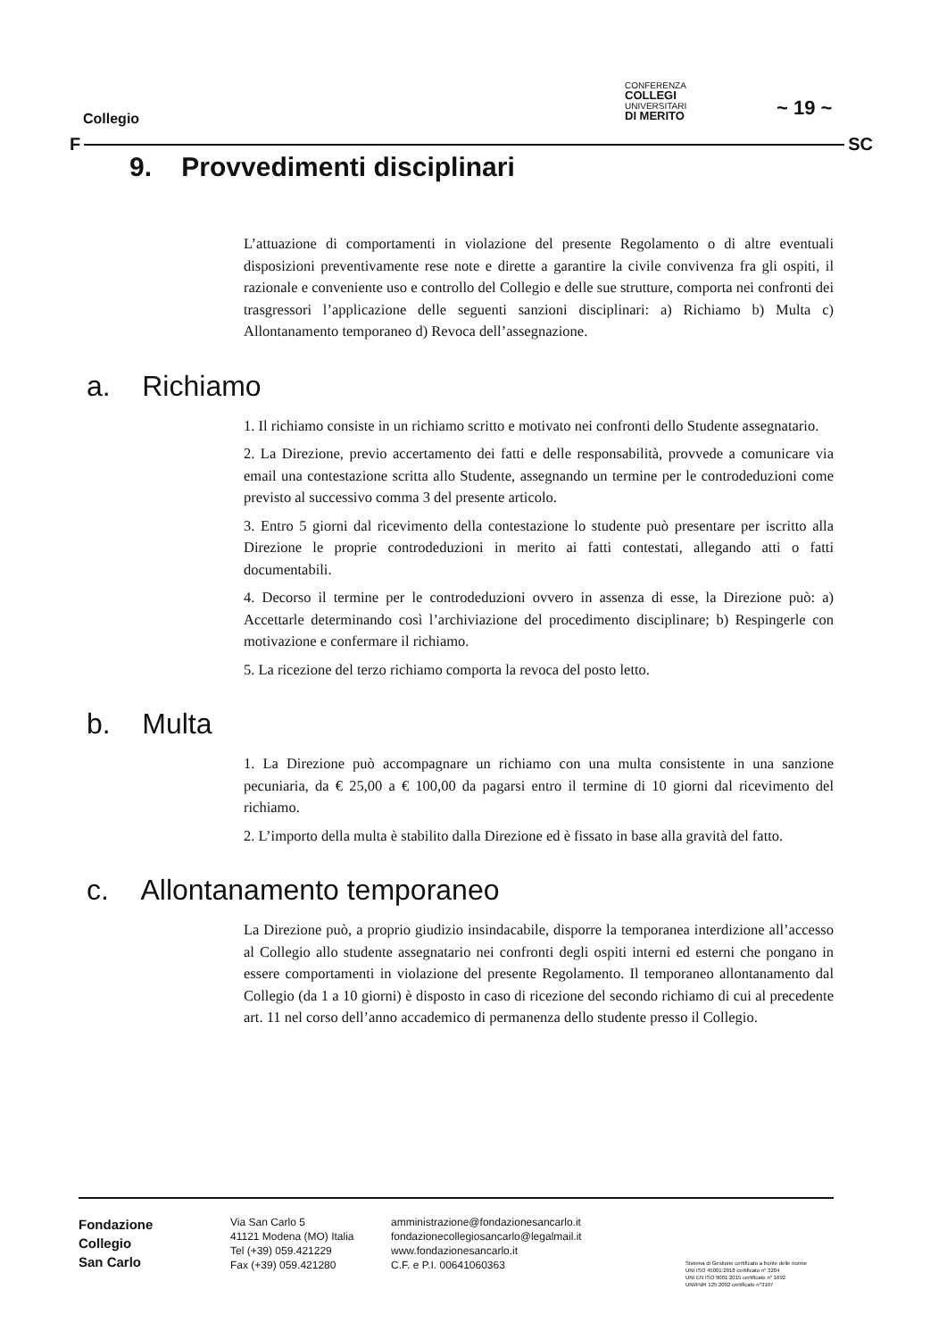Collegio
CONFERENZA
COLLEGI
UNIVERSITARI
DI MERITO
~ 19 ~
F SC
9. Provvedimenti disciplinari
L’attuazione di comportamenti in violazione del presente Regolamento o di altre eventuali disposizioni preventivamente rese note e dirette a garantire la civile convivenza fra gli ospiti, il razionale e conveniente uso e controllo del Collegio e delle sue strutture, comporta nei confronti dei trasgressori l’applicazione delle seguenti sanzioni disciplinari: a) Richiamo b) Multa c) Allontanamento temporaneo d) Revoca dell’assegnazione.
a. Richiamo
1. Il richiamo consiste in un richiamo scritto e motivato nei confronti dello Studente assegnatario.
2. La Direzione, previo accertamento dei fatti e delle responsabilità, provvede a comunicare via email una contestazione scritta allo Studente, assegnando un termine per le controdeduzioni come previsto al successivo comma 3 del presente articolo.
3. Entro 5 giorni dal ricevimento della contestazione lo studente può presentare per iscritto alla Direzione le proprie controdeduzioni in merito ai fatti contestati, allegando atti o fatti documentabili.
4. Decorso il termine per le controdeduzioni ovvero in assenza di esse, la Direzione può: a) Accettarle determinando così l’archiviazione del procedimento disciplinare; b) Respingerle con motivazione e confermare il richiamo.
5. La ricezione del terzo richiamo comporta la revoca del posto letto.
b. Multa
1. La Direzione può accompagnare un richiamo con una multa consistente in una sanzione pecuniaria, da € 25,00 a € 100,00 da pagarsi entro il termine di 10 giorni dal ricevimento del richiamo.
2. L’importo della multa è stabilito dalla Direzione ed è fissato in base alla gravità del fatto.
c. Allontanamento temporaneo
La Direzione può, a proprio giudizio insindacabile, disporre la temporanea interdizione all’accesso al Collegio allo studente assegnatario nei confronti degli ospiti interni ed esterni che pongano in essere comportamenti in violazione del presente Regolamento. Il temporaneo allontanamento dal Collegio (da 1 a 10 giorni) è disposto in caso di ricezione del secondo richiamo di cui al precedente art. 11 nel corso dell’anno accademico di permanenza dello studente presso il Collegio.
Fondazione
Collegio
San Carlo
Via San Carlo 5
41121 Modena (MO) Italia
Tel (+39) 059.421229
Fax (+39) 059.421280
amministrazione@fondazionesancarlo.it
fondazionecollegiosancarlo@legalmail.it
www.fondazionesancarlo.it
C.F. e P.I. 00641060363
Sistema di Gestione certificato a fronte delle norme
UNI ISO 45001:2018 certificato n° 3204
UNI EN ISO 9001:2015 certificato n° 1692
UNI/PdR 125:2002 certificato n°3197